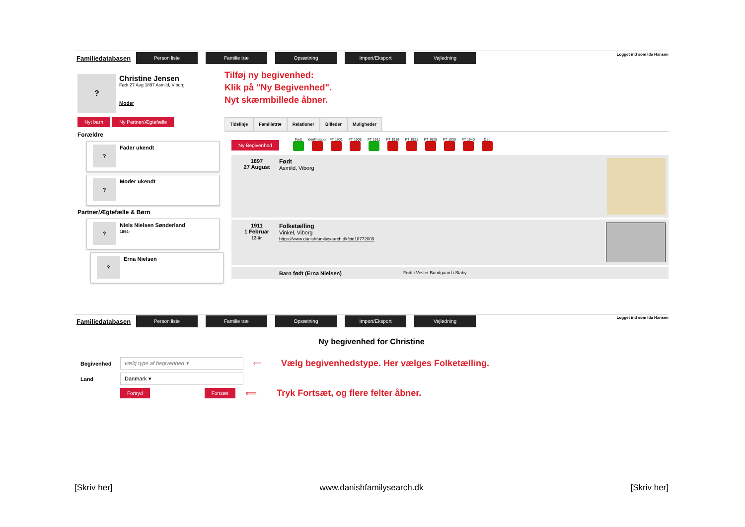Familiedatabasen
Person liste Familie træ Opsætning Import/Eksport Vejledning
Logget ind som Ida Hansen
?
Christine Jensen
Født 27 Aug 1897 Asmild, Viborg
Moder
Nyt barn Ny Partner/Ægtefælle
Forældre
?
Fader ukendt
?
Moder ukendt
Partner/Ægtefælle & Børn
?
Niels Nielsen Sønderland
1894-
?
Erna Nielsen
Tilføj ny begivenhed:
Klik på "Ny Begivenhed".
Nyt skærmbillede åbner.
Tidslinje Familietræ Relationer Billeder Muligheder
Ny Begivenhed
Født
Konfirmation
FT 1901
FT 1906
FT 1911
FT 1916
FT 1921
FT 1925
FT 1930
FT 1940
Død
1897
27 August
Født
Asmild, Viborg
1911
1 Februar
13 år
Folketælling
Vinkel, Viborg
https://www.danishfamilysearch.dk/cid18772009
Barn født (Erna Nielsen) Født i Vester Bundgaard i Staby.
Familiedatabasen
Person liste Familie træ Opsætning Import/Eksport Vejledning
Logget ind som Ida Hansen
Ny begivenhed for Christine
Begivenhed
vælg type af begivenhed ▾
⟸ Vælg begivenhedstype. Her vælges Folketælling.
Land
Danmark ▾
Fortryd Fortsæt ⟸ Tryk Fortsæt, og flere felter åbner.
[Skriv her] www.danishfamilysearch.dk [Skriv her]